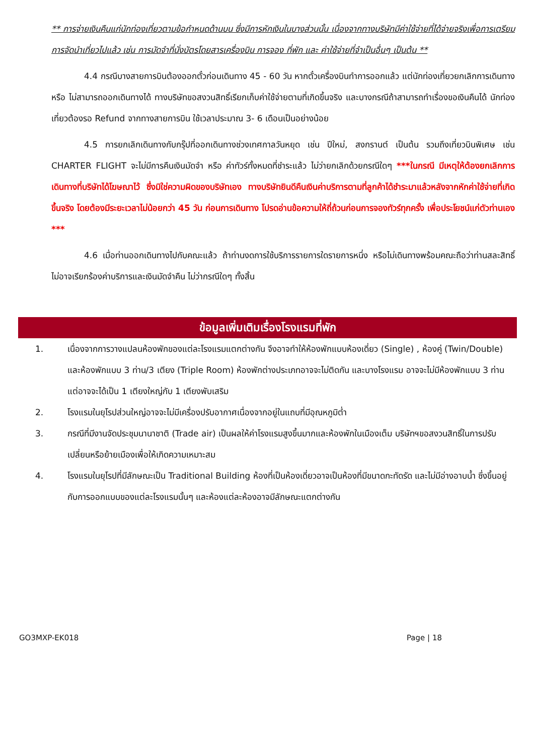** การจ่ายเงินคืนแก่นักท่องเที่ยวตามข้อกำหนดด้านบน ซึ่งมีการหักเงินในบางส่วนนั้น เนื่องจากทางบริษัทมีค่าใช้จ่ายที่ได้จ่ายจริงเพื่อการเตรียมการจัดนำเที่ยวไปแล้ว เช่น การมัดจำที่นั่งบัตรโดยสารเครื่องบิน การจอง ที่พัก และ ค่าใช้จ่ายที่จำเป็นอื่นๆ เป็นต้น **
4.4 กรณีบางสายการบินต้องออกตั๋วก่อนเดินทาง 45 - 60 วัน หากตั๋วเครื่องบินทำการออกแล้ว แต่นักท่องเที่ยวยกเลิกการเดินทาง หรือ ไม่สามารถออกเดินทางได้ ทางบริษัทขอสงวนสิทธิ์เรียกเก็บค่าใช้จ่ายตามที่เกิดขึ้นจริง และบางกรณีถ้าสามารถทำเรื่องขอเงินคืนได้ นักท่องเที่ยวต้องรอ Refund จากทางสายการบิน ใช้เวลาประมาณ 3- 6 เดือนเป็นอย่างน้อย
4.5 การยกเลิกเดินทางกับกรุ๊ปที่ออกเดินทางช่วงเทศกาลวันหยุด เช่น ปีใหม่, สงกรานต์ เป็นต้น รวมถึงเที่ยวบินพิเศษ เช่น CHARTER FLIGHT จะไม่มีการคืนเงินมัดจำ หรือ ค่าทัวร์ทั้งหมดที่ชำระแล้ว ไม่ว่ายกเลิกด้วยกรณีใดๆ ***ในกรณี มีเหตุให้ต้องยกเลิกการเดินทางที่บริษัทได้โฆษณาไว้ ซึ่งมิใช่ความผิดของบริษัทเอง ทางบริษัทยินดีคืนเงินค่าบริการตามที่ลูกค้าได้ชำระมาแล้วหลังจากหักค่าใช้จ่ายที่เกิดขึ้นจริง โดยต้องมีระยะเวลาไม่น้อยกว่า 45 วัน ก่อนการเดินทาง โปรดอ่านข้อความให้ถี่ถ้วนก่อนการจองทัวร์ทุกครั้ง เพื่อประโยชน์แก่ตัวท่านเอง ***
4.6 เมื่อท่านออกเดินทางไปกับคณะแล้ว ถ้าท่านงดการใช้บริการรายการใดรายการหนึ่ง หรือไม่เดินทางพร้อมคณะถือว่าท่านสละสิทธิ์ ไม่อาจเรียกร้องค่าบริการและเงินมัดจำคืน ไม่ว่ากรณีใดๆ ทั้งสิ้น
ข้อมูลเพิ่มเติมเรื่องโรงแรมที่พัก
1. เนื่องจากการวางแปลนห้องพักของแต่ละโรงแรมแตกต่างกัน จึงอาจทำให้ห้องพักแบบห้องเดี่ยว (Single) , ห้องคู่ (Twin/Double) และห้องพักแบบ 3 ท่าน/3 เตียง (Triple Room) ห้องพักต่างประเภทอาจจะไม่ติดกัน และบางโรงแรม อาจจะไม่มีห้องพักแบบ 3 ท่าน แต่อาจจะได้เป็น 1 เตียงใหญ่กับ 1 เตียงพับเสริม
2. โรงแรมในยุโรปส่วนใหญ่อาจจะไม่มีเครื่องปรับอากาศเนื่องจากอยู่ในแถบที่มีอุณหภูมิต่ำ
3. กรณีที่มีงานจัดประชุมนานาชาติ (Trade air) เป็นผลให้ค่าโรงแรมสูงขึ้นมากและห้องพักในเมืองเต็ม บริษัทฯขอสงวนสิทธิ์ในการปรับเปลี่ยนหรือย้ายเมืองเพื่อให้เกิดความเหมาะสม
4. โรงแรมในยุโรปที่มีลักษณะเป็น Traditional Building ห้องที่เป็นห้องเดี่ยวอาจเป็นห้องที่มีขนาดกะทัดรัด และไม่มีอ่างอาบน้ำ ซึ่งขึ้นอยู่กับการออกแบบของแต่ละโรงแรมนั้นๆ และห้องแต่ละห้องอาจมีลักษณะแตกต่างกัน
GO3MXP-EK018 Page | 18